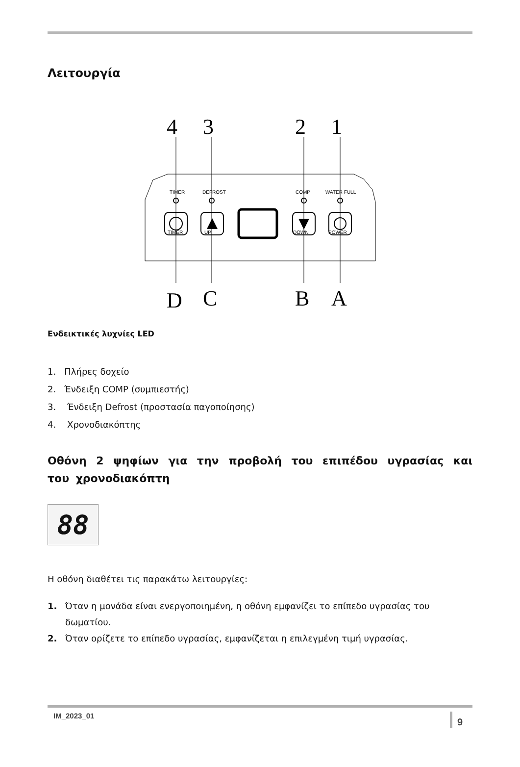Λειτουργία
4
3
2
1
D
C
B
A
TIMER
DEFROST
COMP
WATER FULL
TIMER
UP
DOWN
POWER
Ενδεικτικές λυχνίες LED
1. Πλήρες δοχείο
2. Ένδειξη COMP (συμπιεστής)
3. Ένδειξη Defrost (προστασία παγοποίησης)
4. Χρονοδιακόπτης
Οθόνη 2 ψηφίων για την προβολή του επιπέδου υγρασίας και του χρονοδιακόπτη
88
Η οθόνη διαθέτει τις παρακάτω λειτουργίες:
1. Όταν η μονάδα είναι ενεργοποιημένη, η οθόνη εμφανίζει το επίπεδο υγρασίας του δωματίου.
2. Όταν ορίζετε το επίπεδο υγρασίας, εμφανίζεται η επιλεγμένη τιμή υγρασίας.
IM_2023_01 9